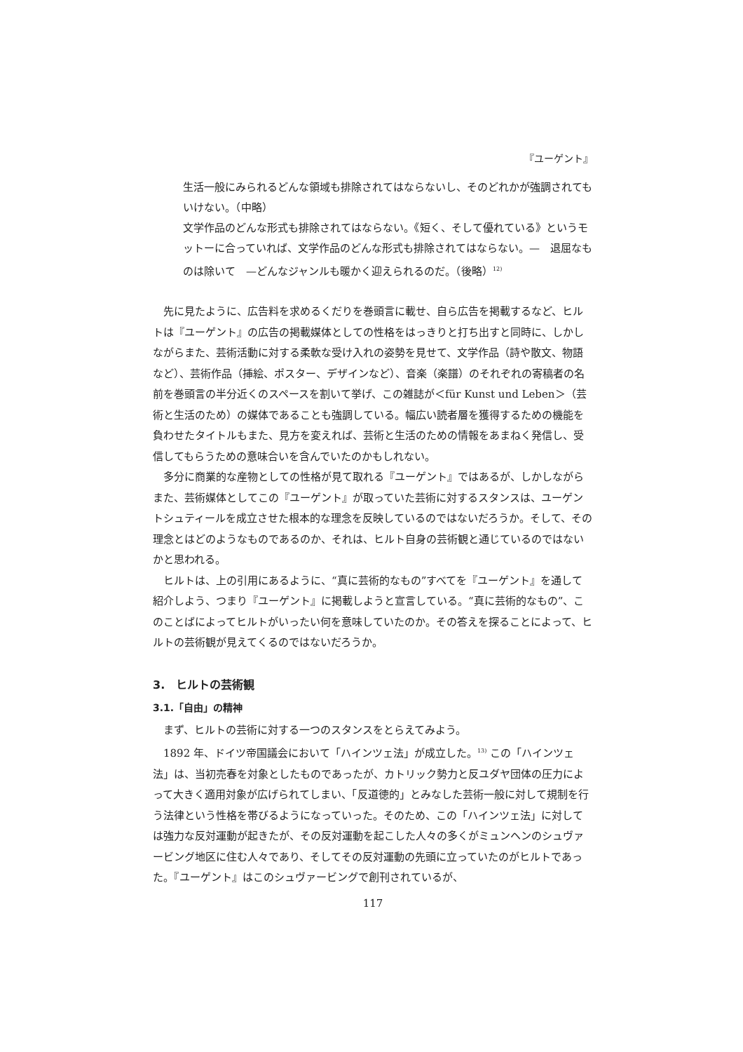『ユーゲント』
生活一般にみられるどんな領域も排除されてはならないし、そのどれかが強調されてもいけない。（中略）
文学作品のどんな形式も排除されてはならない。《短く、そして優れている》というモットーに合っていれば、文学作品のどんな形式も排除されてはならない。—　退屈なものは除いて　—どんなジャンルも暖かく迎えられるのだ。（後略）<sup>12)</sup>
先に見たように、広告料を求めるくだりを巻頭言に載せ、自ら広告を掲載するなど、ヒルトは『ユーゲント』の広告の掲載媒体としての性格をはっきりと打ち出すと同時に、しかしながらまた、芸術活動に対する柔軟な受け入れの姿勢を見せて、文学作品（詩や散文、物語など）、芸術作品（挿絵、ポスター、デザインなど）、音楽（楽譜）のそれぞれの寄稿者の名前を巻頭言の半分近くのスペースを割いて挙げ、この雑誌が＜für Kunst und Leben＞（芸術と生活のため）の媒体であることも強調している。幅広い読者層を獲得するための機能を負わせたタイトルもまた、見方を変えれば、芸術と生活のための情報をあまねく発信し、受信してもらうための意味合いを含んでいたのかもしれない。
多分に商業的な産物としての性格が見て取れる『ユーゲント』ではあるが、しかしながらまた、芸術媒体としてこの『ユーゲント』が取っていた芸術に対するスタンスは、ユーゲントシュティールを成立させた根本的な理念を反映しているのではないだろうか。そして、その理念とはどのようなものであるのか、それは、ヒルト自身の芸術観と通じているのではないかと思われる。
ヒルトは、上の引用にあるように、“真に芸術的なもの”すべてを『ユーゲント』を通して紹介しよう、つまり『ユーゲント』に掲載しようと宣言している。“真に芸術的なもの”、このことばによってヒルトがいったい何を意味していたのか。その答えを探ることによって、ヒルトの芸術観が見えてくるのではないだろうか。
3.　ヒルトの芸術観
3.1.「自由」の精神
まず、ヒルトの芸術に対する一つのスタンスをとらえてみよう。
1892 年、ドイツ帝国議会において「ハインツェ法」が成立した。<sup>13)</sup> この「ハインツェ法」は、当初売春を対象としたものであったが、カトリック勢力と反ユダヤ団体の圧力によって大きく適用対象が広げられてしまい、「反道徳的」とみなした芸術一般に対して規制を行う法律という性格を帯びるようになっていった。そのため、この「ハインツェ法」に対しては強力な反対運動が起きたが、その反対運動を起こした人々の多くがミュンヘンのシュヴァービング地区に住む人々であり、そしてその反対運動の先頭に立っていたのがヒルトであった。『ユーゲント』はこのシュヴァービングで創刊されているが、
117